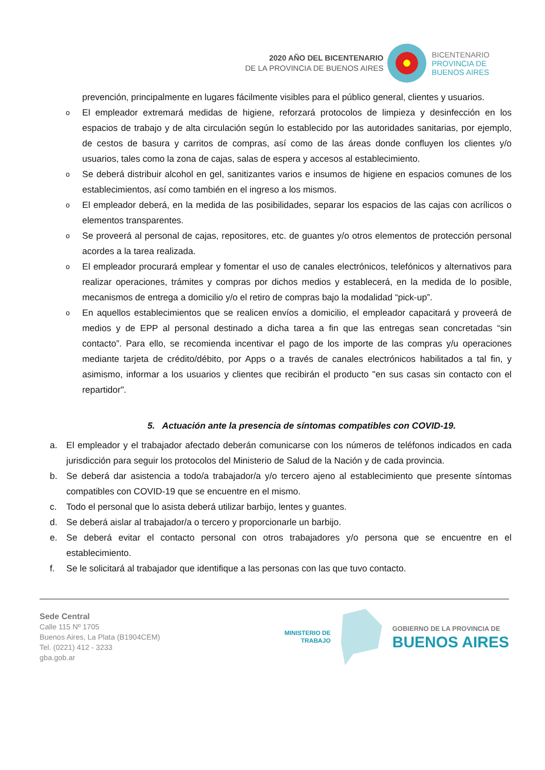2020 AÑO DEL BICENTENARIO
DE LA PROVINCIA DE BUENOS AIRES
BICENTENARIO
PROVINCIA DE
BUENOS AIRES
prevención, principalmente en lugares fácilmente visibles para el público general, clientes y usuarios.
o
El empleador extremará medidas de higiene, reforzará protocolos de limpieza y desinfección en los espacios de trabajo y de alta circulación según lo establecido por las autoridades sanitarias, por ejemplo, de cestos de basura y carritos de compras, así como de las áreas donde confluyen los clientes y/o usuarios, tales como la zona de cajas, salas de espera y accesos al establecimiento.
o
Se deberá distribuir alcohol en gel, sanitizantes varios e insumos de higiene en espacios comunes de los establecimientos, así como también en el ingreso a los mismos.
o
El empleador deberá, en la medida de las posibilidades, separar los espacios de las cajas con acrílicos o elementos transparentes.
o
Se proveerá al personal de cajas, repositores, etc. de guantes y/o otros elementos de protección personal acordes a la tarea realizada.
o
El empleador procurará emplear y fomentar el uso de canales electrónicos, telefónicos y alternativos para realizar operaciones, trámites y compras por dichos medios y establecerá, en la medida de lo posible, mecanismos de entrega a domicilio y/o el retiro de compras bajo la modalidad “pick-up”.
o
En aquellos establecimientos que se realicen envíos a domicilio, el empleador capacitará y proveerá de medios y de EPP al personal destinado a dicha tarea a fin que las entregas sean concretadas “sin contacto”. Para ello, se recomienda incentivar el pago de los importe de las compras y/u operaciones mediante tarjeta de crédito/débito, por Apps o a través de canales electrónicos habilitados a tal fin, y asimismo, informar a los usuarios y clientes que recibirán el producto "en sus casas sin contacto con el repartidor".
5. Actuación ante la presencia de síntomas compatibles con COVID-19.
a. El empleador y el trabajador afectado deberán comunicarse con los números de teléfonos indicados en cada jurisdicción para seguir los protocolos del Ministerio de Salud de la Nación y de cada provincia.
b. Se deberá dar asistencia a todo/a trabajador/a y/o tercero ajeno al establecimiento que presente síntomas compatibles con COVID-19 que se encuentre en el mismo.
c. Todo el personal que lo asista deberá utilizar barbijo, lentes y guantes.
d. Se deberá aislar al trabajador/a o tercero y proporcionarle un barbijo.
e. Se deberá evitar el contacto personal con otros trabajadores y/o persona que se encuentre en el establecimiento.
f. Se le solicitará al trabajador que identifique a las personas con las que tuvo contacto.
Sede Central
Calle 115 Nº 1705
Buenos Aires, La Plata (B1904CEM)
Tel. (0221) 412 - 3233
gba.gob.ar
MINISTERIO DE
TRABAJO
GOBIERNO DE LA PROVINCIA DE
BUENOS AIRES